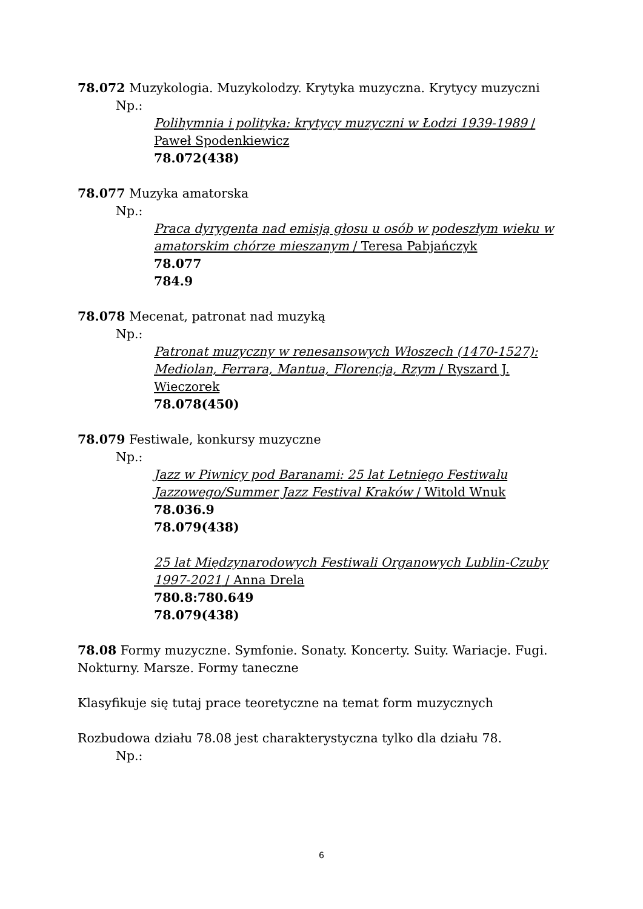78.072 Muzykologia. Muzykolodzy. Krytyka muzyczna. Krytycy muzyczni
Np.:
Polihymnia i polityka: krytycy muzyczni w Łodzi 1939-1989 / Paweł Spodenkiewicz
78.072(438)
78.077 Muzyka amatorska
Np.:
Praca dyrygenta nad emisją głosu u osób w podeszłym wieku w amatorskim chórze mieszanym / Teresa Pabjańczyk
78.077
784.9
78.078 Mecenat, patronat nad muzyką
Np.:
Patronat muzyczny w renesansowych Włoszech (1470-1527): Mediolan, Ferrara, Mantua, Florencja, Rzym / Ryszard J. Wieczorek
78.078(450)
78.079 Festiwale, konkursy muzyczne
Np.:
Jazz w Piwnicy pod Baranami: 25 lat Letniego Festiwalu Jazzowego/Summer Jazz Festival Kraków / Witold Wnuk
78.036.9
78.079(438)
25 lat Międzynarodowych Festiwali Organowych Lublin-Czuby 1997-2021 / Anna Drela
780.8:780.649
78.079(438)
78.08 Formy muzyczne. Symfonie. Sonaty. Koncerty. Suity. Wariacje. Fugi. Nokturny. Marsze. Formy taneczne
Klasyfikuje się tutaj prace teoretyczne na temat form muzycznych
Rozbudowa działu 78.08 jest charakterystyczna tylko dla działu 78.
Np.:
6